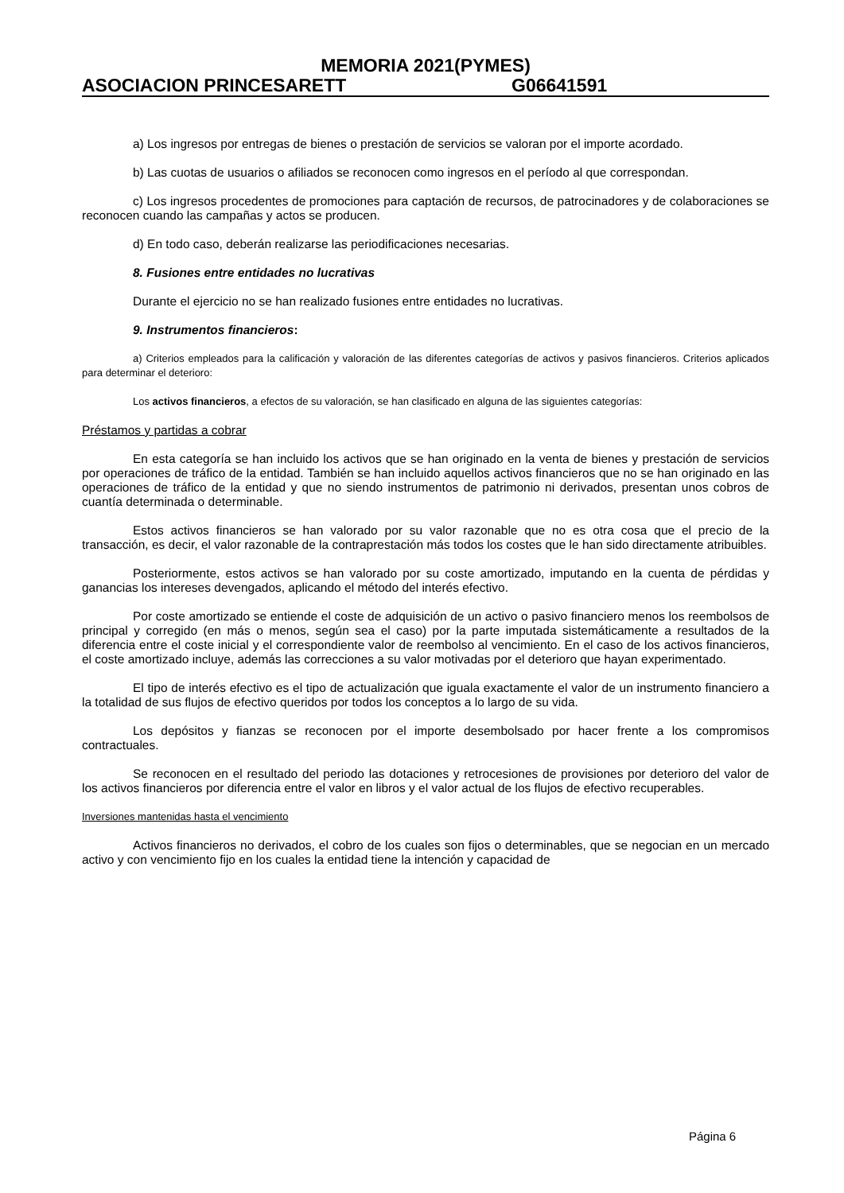MEMORIA 2021(PYMES)
ASOCIACION PRINCESARETT G06641591
a) Los ingresos por entregas de bienes o prestación de servicios se valoran por el importe acordado.
b) Las cuotas de usuarios o afiliados se reconocen como ingresos en el período al que correspondan.
c) Los ingresos procedentes de promociones para captación de recursos, de patrocinadores y de colaboraciones se reconocen cuando las campañas y actos se producen.
d) En todo caso, deberán realizarse las periodificaciones necesarias.
8. Fusiones entre entidades no lucrativas
Durante el ejercicio no se han realizado fusiones entre entidades no lucrativas.
9. Instrumentos financieros:
a) Criterios empleados para la calificación y valoración de las diferentes categorías de activos y pasivos financieros. Criterios aplicados para determinar el deterioro:
Los activos financieros, a efectos de su valoración, se han clasificado en alguna de las siguientes categorías:
Préstamos y partidas a cobrar
En esta categoría se han incluido los activos que se han originado en la venta de bienes y prestación de servicios por operaciones de tráfico de la entidad. También se han incluido aquellos activos financieros que no se han originado en las operaciones de tráfico de la entidad y que no siendo instrumentos de patrimonio ni derivados, presentan unos cobros de cuantía determinada o determinable.
Estos activos financieros se han valorado por su valor razonable que no es otra cosa que el precio de la transacción, es decir, el valor razonable de la contraprestación más todos los costes que le han sido directamente atribuibles.
Posteriormente, estos activos se han valorado por su coste amortizado, imputando en la cuenta de pérdidas y ganancias los intereses devengados, aplicando el método del interés efectivo.
Por coste amortizado se entiende el coste de adquisición de un activo o pasivo financiero menos los reembolsos de principal y corregido (en más o menos, según sea el caso) por la parte imputada sistemáticamente a resultados de la diferencia entre el coste inicial y el correspondiente valor de reembolso al vencimiento. En el caso de los activos financieros, el coste amortizado incluye, además las correcciones a su valor motivadas por el deterioro que hayan experimentado.
El tipo de interés efectivo es el tipo de actualización que iguala exactamente el valor de un instrumento financiero a la totalidad de sus flujos de efectivo queridos por todos los conceptos a lo largo de su vida.
Los depósitos y fianzas se reconocen por el importe desembolsado por hacer frente a los compromisos contractuales.
Se reconocen en el resultado del periodo las dotaciones y retrocesiones de provisiones por deterioro del valor de los activos financieros por diferencia entre el valor en libros y el valor actual de los flujos de efectivo recuperables.
Inversiones mantenidas hasta el vencimiento
Activos financieros no derivados, el cobro de los cuales son fijos o determinables, que se negocian en un mercado activo y con vencimiento fijo en los cuales la entidad tiene la intención y capacidad de
Página 6